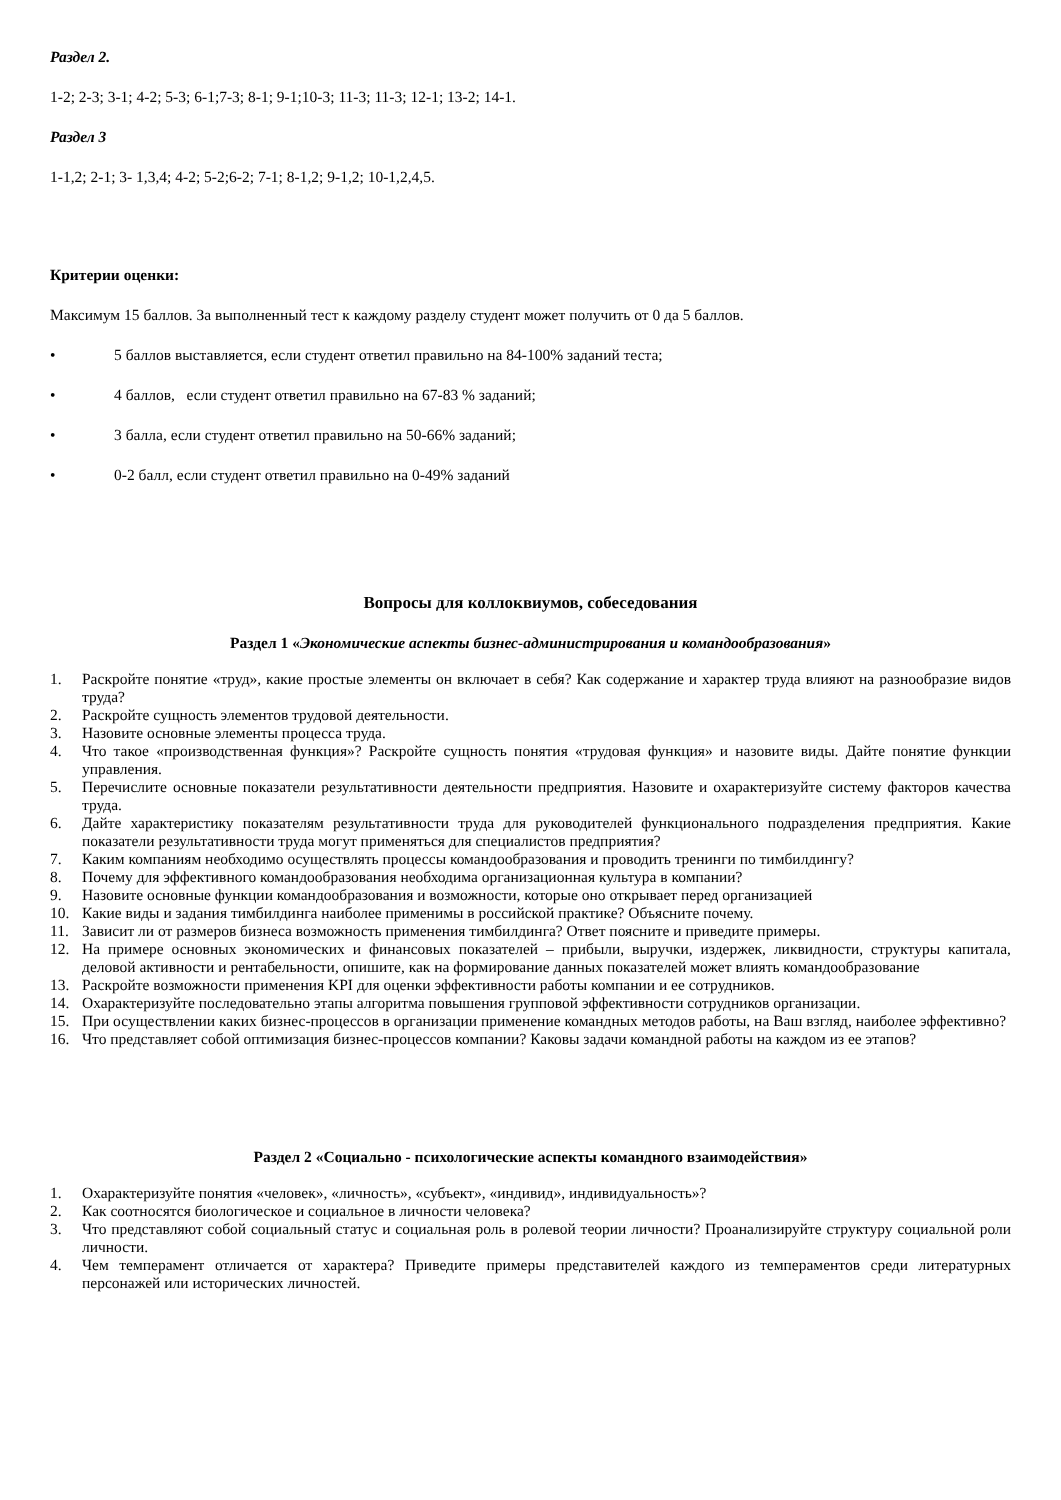Раздел 2.
1-2; 2-3; 3-1; 4-2; 5-3; 6-1;7-3; 8-1; 9-1;10-3; 11-3; 11-3; 12-1; 13-2; 14-1.
Раздел 3
1-1,2; 2-1; 3- 1,3,4; 4-2; 5-2;6-2; 7-1; 8-1,2; 9-1,2; 10-1,2,4,5.
Критерии оценки:
Максимум 15 баллов. За выполненный тест к каждому разделу студент может получить от 0 да 5 баллов.
• 5 баллов выставляется, если студент ответил правильно на 84-100% заданий теста;
• 4 баллов, если студент ответил правильно на 67-83 % заданий;
• 3 балла, если студент ответил правильно на 50-66% заданий;
• 0-2 балл, если студент ответил правильно на 0-49% заданий
Вопросы для коллоквиумов, собеседования
Раздел 1 «Экономические аспекты бизнес-администрирования и командообразования»
1. Раскройте понятие «труд», какие простые элементы он включает в себя? Как содержание и характер труда влияют на разнообразие видов труда?
2. Раскройте сущность элементов трудовой деятельности.
3. Назовите основные элементы процесса труда.
4. Что такое «производственная функция»? Раскройте сущность понятия «трудовая функция» и назовите виды. Дайте понятие функции управления.
5. Перечислите основные показатели результативности деятельности предприятия. Назовите и охарактеризуйте систему факторов качества труда.
6. Дайте характеристику показателям результативности труда для руководителей функционального подразделения предприятия. Какие показатели результативности труда могут применяться для специалистов предприятия?
7. Каким компаниям необходимо осуществлять процессы командообразования и проводить тренинги по тимбилдингу?
8. Почему для эффективного командообразования необходима организационная культура в компании?
9. Назовите основные функции командообразования и возможности, которые оно открывает перед организацией
10. Какие виды и задания тимбилдинга наиболее применимы в российской практике? Объясните почему.
11. Зависит ли от размеров бизнеса возможность применения тимбилдинга? Ответ поясните и приведите примеры.
12. На примере основных экономических и финансовых показателей – прибыли, выручки, издержек, ликвидности, структуры капитала, деловой активности и рентабельности, опишите, как на формирование данных показателей может влиять командообразование
13. Раскройте возможности применения KPI для оценки эффективности работы компании и ее сотрудников.
14. Охарактеризуйте последовательно этапы алгоритма повышения групповой эффективности сотрудников организации.
15. При осуществлении каких бизнес-процессов в организации применение командных методов работы, на Ваш взгляд, наиболее эффективно?
16. Что представляет собой оптимизация бизнес-процессов компании? Каковы задачи командной работы на каждом из ее этапов?
Раздел 2 «Социально - психологические аспекты командного взаимодействия»
1. Охарактеризуйте понятия «человек», «личность», «субъект», «индивид», индивидуальность»?
2. Как соотносятся биологическое и социальное в личности человека?
3. Что представляют собой социальный статус и социальная роль в ролевой теории личности? Проанализируйте структуру социальной роли личности.
4. Чем темперамент отличается от характера? Приведите примеры представителей каждого из темпераментов среди литературных персонажей или исторических личностей.